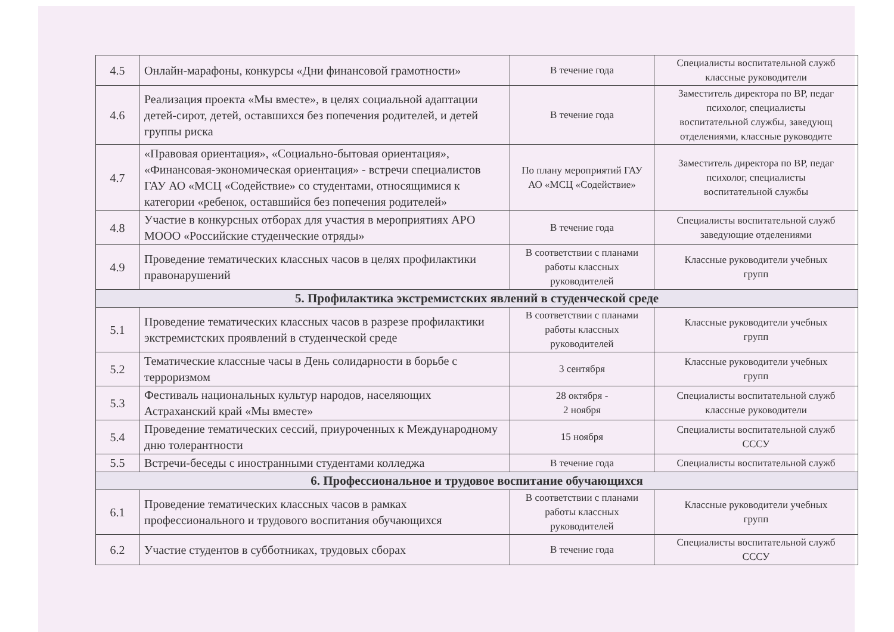| 4.5 | Онлайн-марафоны, конкурсы «Дни финансовой грамотности» | В течение года | Специалисты воспитательной служб классные руководители |
| 4.6 | Реализация проекта «Мы вместе», в целях социальной адаптации детей-сирот, детей, оставшихся без попечения родителей, и детей группы риска | В течение года | Заместитель директора по ВР, педаг психолог, специалисты воспитательной службы, заведующ отделениями, классные руководите |
| 4.7 | «Правовая ориентация», «Социально-бытовая ориентация», «Финансовая-экономическая ориентация» - встречи специалистов ГАУ АО «МСЦ «Содействие» со студентами, относящимися к категории «ребенок, оставшийся без попечения родителей» | По плану мероприятий ГАУ АО «МСЦ «Содействие» | Заместитель директора по ВР, педаг психолог, специалисты воспитательной службы |
| 4.8 | Участие в конкурсных отборах для участия в мероприятиях АРО МООО «Российские студенческие отряды» | В течение года | Специалисты воспитательной служб заведующие отделениями |
| 4.9 | Проведение тематических классных часов в целях профилактики правонарушений | В соответствии с планами работы классных руководителей | Классные руководители учебных групп |
| 5. Профилактика экстремистских явлений в студенческой среде | | | |
| 5.1 | Проведение тематических классных часов в разрезе профилактики экстремистских проявлений в студенческой среде | В соответствии с планами работы классных руководителей | Классные руководители учебных групп |
| 5.2 | Тематические классные часы в День солидарности в борьбе с терроризмом | 3 сентября | Классные руководители учебных групп |
| 5.3 | Фестиваль национальных культур народов, населяющих Астраханский край «Мы вместе» | 28 октября - 2 ноября | Специалисты воспитательной служб классные руководители |
| 5.4 | Проведение тематических сессий, приуроченных к Международному дню толерантности | 15 ноября | Специалисты воспитательной служб СССУ |
| 5.5 | Встречи-беседы с иностранными студентами колледжа | В течение года | Специалисты воспитательной служб |
| 6. Профессиональное и трудовое воспитание обучающихся | | | |
| 6.1 | Проведение тематических классных часов в рамках профессионального и трудового воспитания обучающихся | В соответствии с планами работы классных руководителей | Классные руководители учебных групп |
| 6.2 | Участие студентов в субботниках, трудовых сборах | В течение года | Специалисты воспитательной служб СССУ |